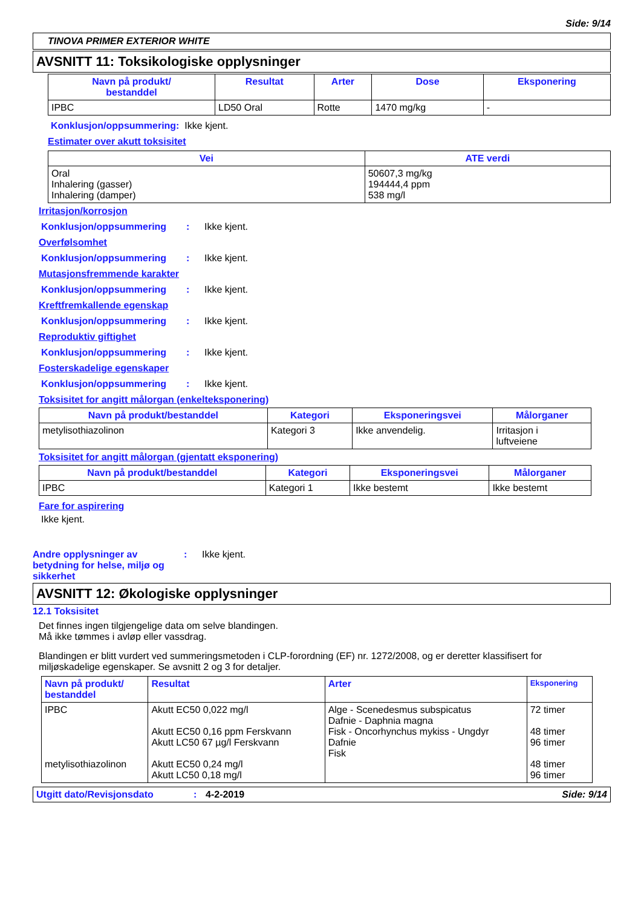Side: 9/14
TINOVA PRIMER EXTERIOR WHITE
AVSNITT 11: Toksikologiske opplysninger
| Navn på produkt/ bestanddel | Resultat | Arter | Dose | Eksponering |
| --- | --- | --- | --- | --- |
| IPBC | LD50 Oral | Rotte | 1470 mg/kg | - |
Konklusjon/oppsummering: Ikke kjent.
Estimater over akutt toksisitet
| Vei | ATE verdi |
| --- | --- |
| Oral Inhalering (gasser) Inhalering (damper) | 50607,3 mg/kg 194444,4 ppm 538 mg/l |
Irritasjon/korrosjon
Konklusjon/oppsummering: Ikke kjent.
Overfølsomhet
Konklusjon/oppsummering: Ikke kjent.
Mutasjonsfremmende karakter
Konklusjon/oppsummering: Ikke kjent.
Kreftfremkallende egenskap
Konklusjon/oppsummering: Ikke kjent.
Reproduktiv giftighet
Konklusjon/oppsummering: Ikke kjent.
Fosterskadelige egenskaper
Konklusjon/oppsummering: Ikke kjent.
Toksisitet for angitt målorgan (enkelteksponering)
| Navn på produkt/bestanddel | Kategori | Eksponeringsvei | Målorganer |
| --- | --- | --- | --- |
| metylisothiazolinon | Kategori 3 | Ikke anvendelig. | Irritasjon i luftveiene |
Toksisitet for angitt målorgan (gjentatt eksponering)
| Navn på produkt/bestanddel | Kategori | Eksponeringsvei | Målorganer |
| --- | --- | --- | --- |
| IPBC | Kategori 1 | Ikke bestemt | Ikke bestemt |
Fare for aspirering
Ikke kjent.
Andre opplysninger av betydning for helse, miljø og sikkerhet: Ikke kjent.
AVSNITT 12: Økologiske opplysninger
12.1 Toksisitet
Det finnes ingen tilgjengelige data om selve blandingen.
Må ikke tømmes i avløp eller vassdrag.
Blandingen er blitt vurdert ved summeringsmetoden i CLP-forordning (EF) nr. 1272/2008, og er deretter klassifisert for miljøskadelige egenskaper. Se avsnitt 2 og 3 for detaljer.
| Navn på produkt/ bestanddel | Resultat | Arter | Eksponering |
| --- | --- | --- | --- |
| IPBC metylisothiazolinon | Akutt EC50 0,022 mg/l Akutt EC50 0,16 ppm Ferskvann Akutt LC50 67 µg/l Ferskvann Akutt EC50 0,24 mg/l Akutt LC50 0,18 mg/l | Alge - Scenedesmus subspicatus Dafnie - Daphnia magna Fisk - Oncorhynchus mykiss - Ungdyr Dafnie Fisk | 72 timer 48 timer 96 timer 48 timer 96 timer |
Utgitt dato/Revisjonsdato: 4-2-2019 Side: 9/14